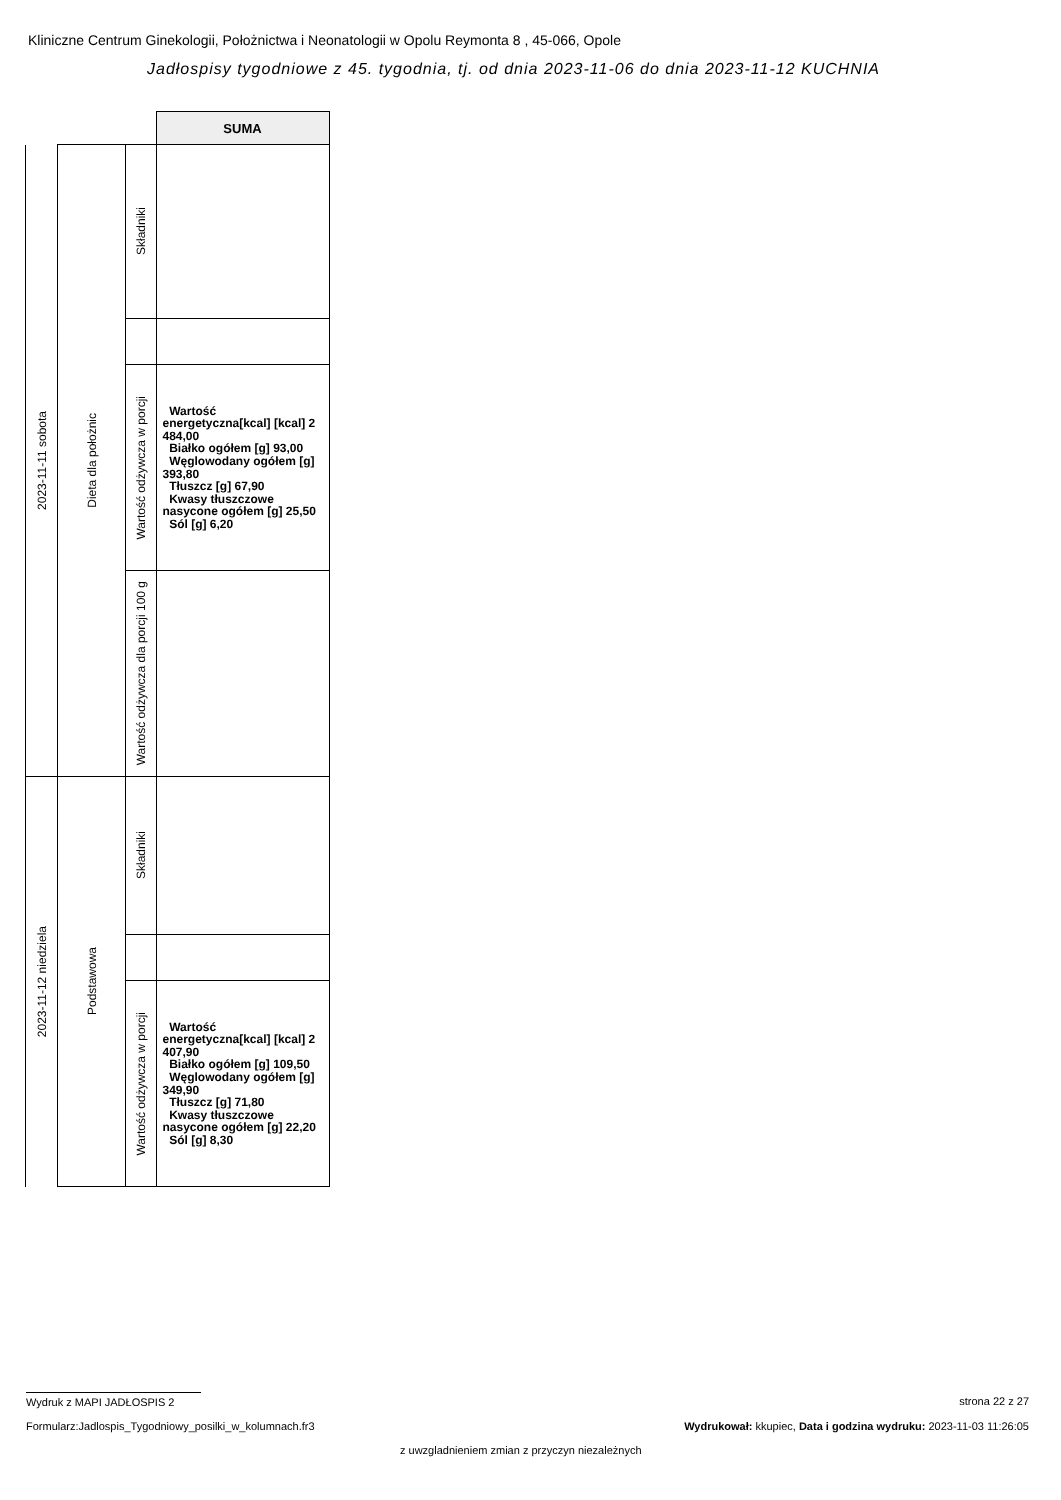Kliniczne Centrum Ginekologii, Położnictwa i Neonatologii w Opolu Reymonta 8 , 45-066, Opole
Jadłospisy tygodniowe z 45. tygodnia, tj. od dnia 2023-11-06 do dnia 2023-11-12 KUCHNIA
| | | | SUMA |
| 2023-11-11 sobota | Dieta dla położnic | Składniki | |
| | | Wartość odżywcza w porcji | Wartość energetyczna[kcal] [kcal] 2 484,00 Białko ogółem [g] 93,00 Węglowodany ogółem [g] 393,80 Tłuszcz [g] 67,90 Kwasy tłuszczowe nasycone ogółem [g] 25,50 Sól [g] 6,20 |
| | | Wartość odżywcza dla porcji 100 g | |
| 2023-11-12 niedziela | Podstawowa | Składniki | |
| | | Wartość odżywcza w porcji | Wartość energetyczna[kcal] [kcal] 2 407,90 Białko ogółem [g] 109,50 Węglowodany ogółem [g] 349,90 Tłuszcz [g] 71,80 Kwasy tłuszczowe nasycone ogółem [g] 22,20 Sól [g] 8,30 |
Wydruk z MAPI JADŁOSPIS 2 strona 22 z 27
Formularz:Jadlospis_Tygodniowy_posilki_w_kolumnach.fr3
Wydrukował: kkupiec, Data i godzina wydruku: 2023-11-03 11:26:05
z uwzgladnieniem zmian z przyczyn niezależnych